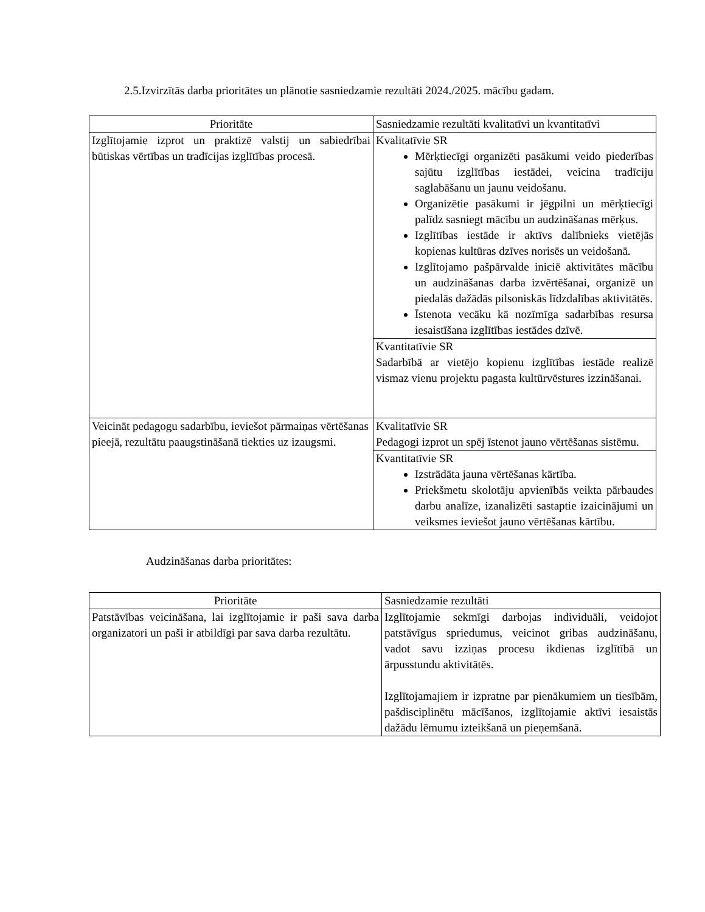2.5.Izvirzītās darba prioritātes un plānotie sasniedzamie rezultāti 2024./2025. mācību gadam.
| Prioritāte | Sasniedzamie rezultāti kvalitatīvi un kvantitatīvi |
| Izglītojamie izprot un praktizē valstij un sabiedrībai būtiskas vērtības un tradīcijas izglītības procesā. | Kvalitatīvie SR Mērķtiecīgi organizēti pasākumi veido piederības sajūtu izglītības iestādei, veicina tradīciju saglabāšanu un jaunu veidošanu. Organizētie pasākumi ir jēgpilni un mērķtiecīgi palīdz sasniegt mācību un audzināšanas mērķus. Izglītības iestāde ir aktīvs dalībnieks vietējās kopienas kultūras dzīves norisēs un veidošanā. Izglītojamo pašpārvalde iniciē aktivitātes mācību un audzināšanas darba izvērtēšanai, organizē un piedalās dažādās pilsoniskās līdzdalības aktivitātēs. Īstenota vecāku kā nozīmīga sadarbības resursa iesaistīšana izglītības iestādes dzīvē. |
| | Kvantitatīvie SR Sadarbībā ar vietējo kopienu izglītības iestāde realizē vismaz vienu projektu pagasta kultūrvēstures izzināšanai. |
| Veicināt pedagogu sadarbību, ieviešot pārmaiņas vērtēšanas pieejā, rezultātu paaugstināšanā tiekties uz izaugsmi. | Kvalitatīvie SR Pedagogi izprot un spēj īstenot jauno vērtēšanas sistēmu. |
| | Kvantitatīvie SR Izstrādāta jauna vērtēšanas kārtība. Priekšmetu skolotāju apvienībās veikta pārbaudes darbu analīze, izanalizēti sastaptie izaicinājumi un veiksmes ieviešot jauno vērtēšanas kārtību. |
Audzināšanas darba prioritātes:
| Prioritāte | Sasniedzamie rezultāti |
| Patstāvības veicināšana, lai izglītojamie ir paši sava darba organizatori un paši ir atbildīgi par sava darba rezultātu. | Izglītojamie sekmīgi darbojas individuāli, veidojot patstāvīgus spriedumus, veicinot gribas audzināšanu, vadot savu izziņas procesu ikdienas izglītībā un ārpusstundu aktivitātēs. Izglītojamajiem ir izpratne par pienākumiem un tiesībām, pašdisciplinētu mācīšanos, izglītojamie aktīvi iesaistās dažādu lēmumu izteikšanā un pieņemšanā. |